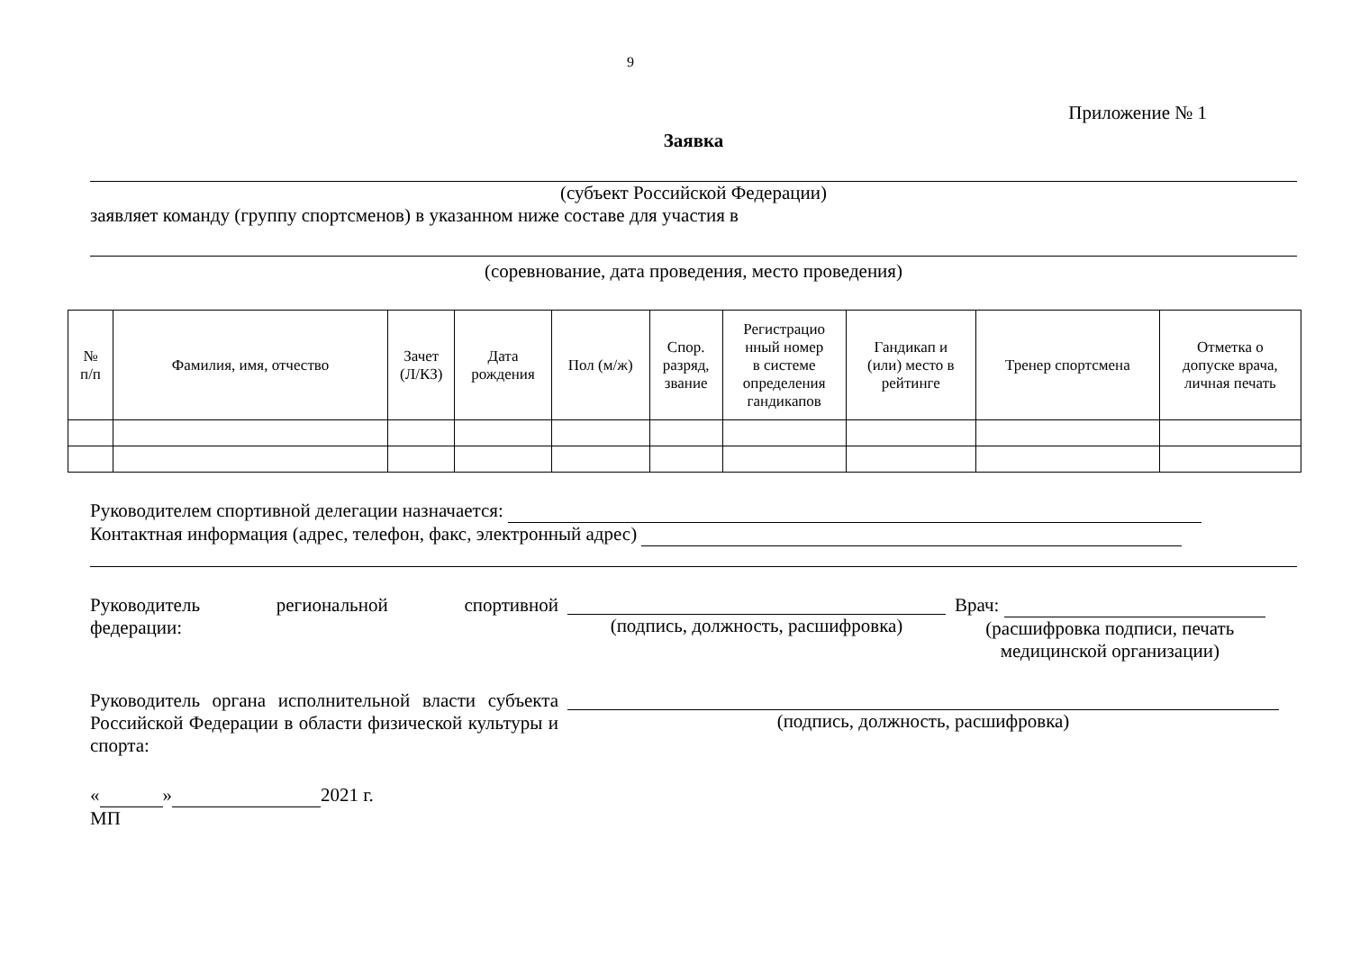9
Приложение № 1
Заявка
(субъект Российской Федерации)
заявляет команду (группу спортсменов) в указанном ниже составе для участия в
(соревнование, дата проведения, место проведения)
| № п/п | Фамилия, имя, отчество | Зачет (Л/КЗ) | Дата рождения | Пол (м/ж) | Спор. разряд, звание | Регистрацио нный номер в системе определения гандикапов | Гандикап и (или) место в рейтинге | Тренер спортсмена | Отметка о допуске врача, личная печать |
| --- | --- | --- | --- | --- | --- | --- | --- | --- | --- |
Руководителем спортивной делегации назначается:
Контактная информация (адрес, телефон, факс, электронный адрес)
Руководитель региональной спортивной федерации:
(подпись, должность, расшифровка) Врач:
(расшифровка подписи, печать
медицинской организации)
Руководитель органа исполнительной власти субъекта Российской Федерации в области физической культуры и спорта:
(подпись, должность, расшифровка)
« » 2021 г.
МП